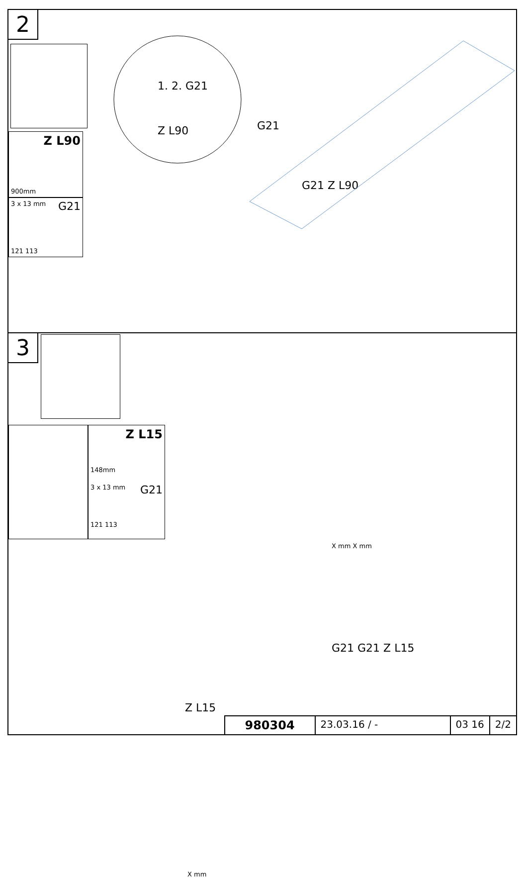2
Z L90
900mm
3 x 13 mm G21
121 113
1. 2. G21
Z L90 G21
G21 Z L90
3
Z L15
148mm
3 x 13 mm G21
121 113
X mm X mm
X mm
Z L15
G21 G21 Z L15
980304
23.03.16 / - 03 16 2/2